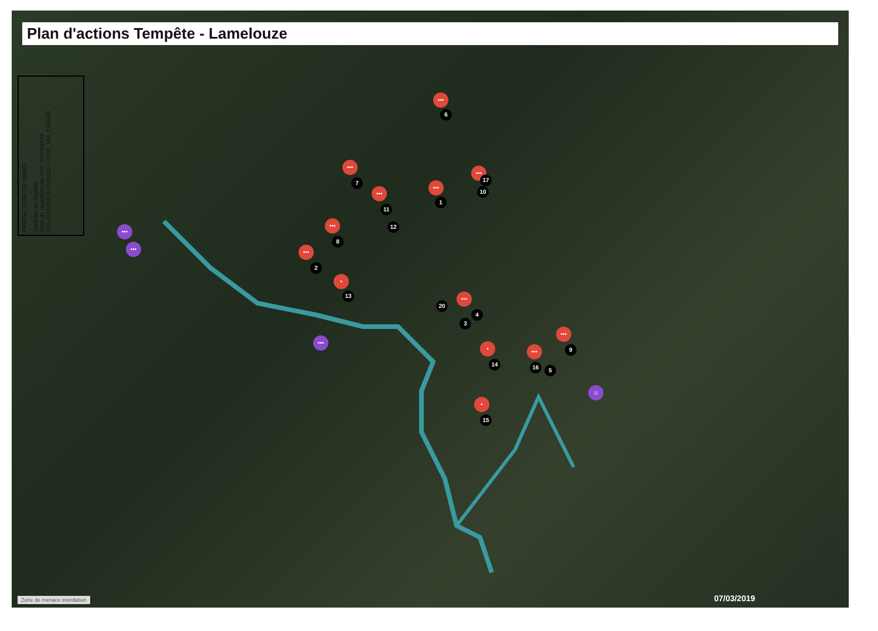Plan d'actions Tempête - Lamelouze
PREFECTURE DE NIMES
Contrôle de légalité
Date de réception de l'AR: 07/03/2019
030-213001373-20181217-2018_180_TER-DE
•••
6
•••
7 •••
1
•••
17
10
•••
11
12
•••
8
•••
2
•
13
•••
•••
20
•••
4
3
•••
9
•
14
•••
16 5
•••
☺
•
15
Zone de menace inondation 07/03/2019